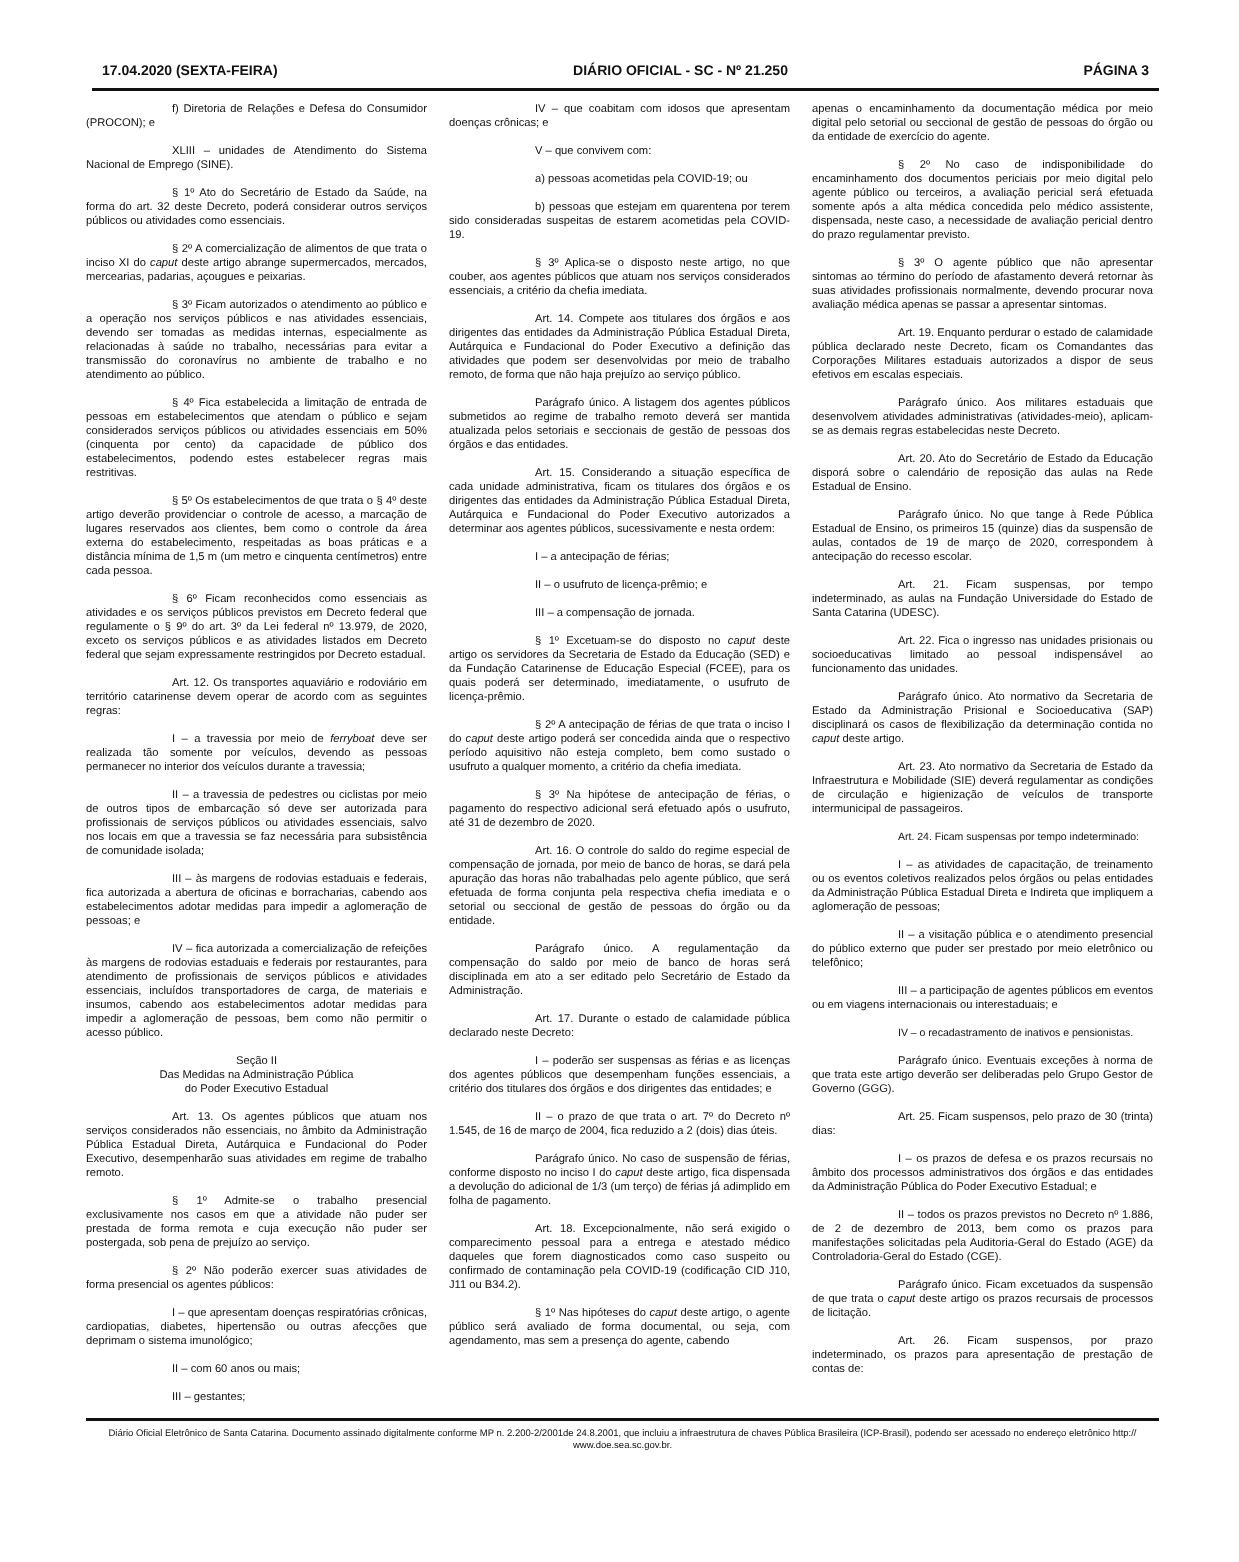17.04.2020 (SEXTA-FEIRA) DIÁRIO OFICIAL - SC - Nº 21.250 PÁGINA 3
f) Diretoria de Relações e Defesa do Consumidor (PROCON); e
XLIII – unidades de Atendimento do Sistema Nacional de Emprego (SINE).
§ 1º Ato do Secretário de Estado da Saúde, na forma do art. 32 deste Decreto, poderá considerar outros serviços públicos ou atividades como essenciais.
§ 2º A comercialização de alimentos de que trata o inciso XI do caput deste artigo abrange supermercados, mercados, mercearias, padarias, açougues e peixarias.
§ 3º Ficam autorizados o atendimento ao público e a operação nos serviços públicos e nas atividades essenciais, devendo ser tomadas as medidas internas, especialmente as relacionadas à saúde no trabalho, necessárias para evitar a transmissão do coronavírus no ambiente de trabalho e no atendimento ao público.
§ 4º Fica estabelecida a limitação de entrada de pessoas em estabelecimentos que atendam o público e sejam considerados serviços públicos ou atividades essenciais em 50% (cinquenta por cento) da capacidade de público dos estabelecimentos, podendo estes estabelecer regras mais restritivas.
§ 5º Os estabelecimentos de que trata o § 4º deste artigo deverão providenciar o controle de acesso, a marcação de lugares reservados aos clientes, bem como o controle da área externa do estabelecimento, respeitadas as boas práticas e a distância mínima de 1,5 m (um metro e cinquenta centímetros) entre cada pessoa.
§ 6º Ficam reconhecidos como essenciais as atividades e os serviços públicos previstos em Decreto federal que regulamente o § 9º do art. 3º da Lei federal nº 13.979, de 2020, exceto os serviços públicos e as atividades listados em Decreto federal que sejam expressamente restringidos por Decreto estadual.
Art. 12. Os transportes aquaviário e rodoviário em território catarinense devem operar de acordo com as seguintes regras:
I – a travessia por meio de ferryboat deve ser realizada tão somente por veículos, devendo as pessoas permanecer no interior dos veículos durante a travessia;
II – a travessia de pedestres ou ciclistas por meio de outros tipos de embarcação só deve ser autorizada para profissionais de serviços públicos ou atividades essenciais, salvo nos locais em que a travessia se faz necessária para subsistência de comunidade isolada;
III – às margens de rodovias estaduais e federais, fica autorizada a abertura de oficinas e borracharias, cabendo aos estabelecimentos adotar medidas para impedir a aglomeração de pessoas; e
IV – fica autorizada a comercialização de refeições às margens de rodovias estaduais e federais por restaurantes, para atendimento de profissionais de serviços públicos e atividades essenciais, incluídos transportadores de carga, de materiais e insumos, cabendo aos estabelecimentos adotar medidas para impedir a aglomeração de pessoas, bem como não permitir o acesso público.
Seção II
Das Medidas na Administração Pública
do Poder Executivo Estadual
Art. 13. Os agentes públicos que atuam nos serviços considerados não essenciais, no âmbito da Administração Pública Estadual Direta, Autárquica e Fundacional do Poder Executivo, desempenharão suas atividades em regime de trabalho remoto.
§ 1º Admite-se o trabalho presencial exclusivamente nos casos em que a atividade não puder ser prestada de forma remota e cuja execução não puder ser postergada, sob pena de prejuízo ao serviço.
§ 2º Não poderão exercer suas atividades de forma presencial os agentes públicos:
I – que apresentam doenças respiratórias crônicas, cardiopatias, diabetes, hipertensão ou outras afecções que deprimam o sistema imunológico;
II – com 60 anos ou mais;
III – gestantes;
IV – que coabitam com idosos que apresentam doenças crônicas; e
V – que convivem com:
a) pessoas acometidas pela COVID-19; ou
b) pessoas que estejam em quarentena por terem sido consideradas suspeitas de estarem acometidas pela COVID-19.
§ 3º Aplica-se o disposto neste artigo, no que couber, aos agentes públicos que atuam nos serviços considerados essenciais, a critério da chefia imediata.
Art. 14. Compete aos titulares dos órgãos e aos dirigentes das entidades da Administração Pública Estadual Direta, Autárquica e Fundacional do Poder Executivo a definição das atividades que podem ser desenvolvidas por meio de trabalho remoto, de forma que não haja prejuízo ao serviço público.
Parágrafo único. A listagem dos agentes públicos submetidos ao regime de trabalho remoto deverá ser mantida atualizada pelos setoriais e seccionais de gestão de pessoas dos órgãos e das entidades.
Art. 15. Considerando a situação específica de cada unidade administrativa, ficam os titulares dos órgãos e os dirigentes das entidades da Administração Pública Estadual Direta, Autárquica e Fundacional do Poder Executivo autorizados a determinar aos agentes públicos, sucessivamente e nesta ordem:
I – a antecipação de férias;
II – o usufruto de licença-prêmio; e
III – a compensação de jornada.
§ 1º Excetuam-se do disposto no caput deste artigo os servidores da Secretaria de Estado da Educação (SED) e da Fundação Catarinense de Educação Especial (FCEE), para os quais poderá ser determinado, imediatamente, o usufruto de licença-prêmio.
§ 2º A antecipação de férias de que trata o inciso I do caput deste artigo poderá ser concedida ainda que o respectivo período aquisitivo não esteja completo, bem como sustado o usufruto a qualquer momento, a critério da chefia imediata.
§ 3º Na hipótese de antecipação de férias, o pagamento do respectivo adicional será efetuado após o usufruto, até 31 de dezembro de 2020.
Art. 16. O controle do saldo do regime especial de compensação de jornada, por meio de banco de horas, se dará pela apuração das horas não trabalhadas pelo agente público, que será efetuada de forma conjunta pela respectiva chefia imediata e o setorial ou seccional de gestão de pessoas do órgão ou da entidade.
Parágrafo único. A regulamentação da compensação do saldo por meio de banco de horas será disciplinada em ato a ser editado pelo Secretário de Estado da Administração.
Art. 17. Durante o estado de calamidade pública declarado neste Decreto:
I – poderão ser suspensas as férias e as licenças dos agentes públicos que desempenham funções essenciais, a critério dos titulares dos órgãos e dos dirigentes das entidades; e
II – o prazo de que trata o art. 7º do Decreto nº 1.545, de 16 de março de 2004, fica reduzido a 2 (dois) dias úteis.
Parágrafo único. No caso de suspensão de férias, conforme disposto no inciso I do caput deste artigo, fica dispensada a devolução do adicional de 1/3 (um terço) de férias já adimplido em folha de pagamento.
Art. 18. Excepcionalmente, não será exigido o comparecimento pessoal para a entrega e atestado médico daqueles que forem diagnosticados como caso suspeito ou confirmado de contaminação pela COVID-19 (codificação CID J10, J11 ou B34.2).
§ 1º Nas hipóteses do caput deste artigo, o agente público será avaliado de forma documental, ou seja, com agendamento, mas sem a presença do agente, cabendo
apenas o encaminhamento da documentação médica por meio digital pelo setorial ou seccional de gestão de pessoas do órgão ou da entidade de exercício do agente.
§ 2º No caso de indisponibilidade do encaminhamento dos documentos periciais por meio digital pelo agente público ou terceiros, a avaliação pericial será efetuada somente após a alta médica concedida pelo médico assistente, dispensada, neste caso, a necessidade de avaliação pericial dentro do prazo regulamentar previsto.
§ 3º O agente público que não apresentar sintomas ao término do período de afastamento deverá retornar às suas atividades profissionais normalmente, devendo procurar nova avaliação médica apenas se passar a apresentar sintomas.
Art. 19. Enquanto perdurar o estado de calamidade pública declarado neste Decreto, ficam os Comandantes das Corporações Militares estaduais autorizados a dispor de seus efetivos em escalas especiais.
Parágrafo único. Aos militares estaduais que desenvolvem atividades administrativas (atividades-meio), aplicam-se as demais regras estabelecidas neste Decreto.
Art. 20. Ato do Secretário de Estado da Educação disporá sobre o calendário de reposição das aulas na Rede Estadual de Ensino.
Parágrafo único. No que tange à Rede Pública Estadual de Ensino, os primeiros 15 (quinze) dias da suspensão de aulas, contados de 19 de março de 2020, correspondem à antecipação do recesso escolar.
Art. 21. Ficam suspensas, por tempo indeterminado, as aulas na Fundação Universidade do Estado de Santa Catarina (UDESC).
Art. 22. Fica o ingresso nas unidades prisionais ou socioeducativas limitado ao pessoal indispensável ao funcionamento das unidades.
Parágrafo único. Ato normativo da Secretaria de Estado da Administração Prisional e Socioeducativa (SAP) disciplinará os casos de flexibilização da determinação contida no caput deste artigo.
Art. 23. Ato normativo da Secretaria de Estado da Infraestrutura e Mobilidade (SIE) deverá regulamentar as condições de circulação e higienização de veículos de transporte intermunicipal de passageiros.
Art. 24. Ficam suspensas por tempo indeterminado:
I – as atividades de capacitação, de treinamento ou os eventos coletivos realizados pelos órgãos ou pelas entidades da Administração Pública Estadual Direta e Indireta que impliquem a aglomeração de pessoas;
II – a visitação pública e o atendimento presencial do público externo que puder ser prestado por meio eletrônico ou telefônico;
III – a participação de agentes públicos em eventos ou em viagens internacionais ou interestaduais; e
IV – o recadastramento de inativos e pensionistas.
Parágrafo único. Eventuais exceções à norma de que trata este artigo deverão ser deliberadas pelo Grupo Gestor de Governo (GGG).
Art. 25. Ficam suspensos, pelo prazo de 30 (trinta) dias:
I – os prazos de defesa e os prazos recursais no âmbito dos processos administrativos dos órgãos e das entidades da Administração Pública do Poder Executivo Estadual; e
II – todos os prazos previstos no Decreto nº 1.886, de 2 de dezembro de 2013, bem como os prazos para manifestações solicitadas pela Auditoria-Geral do Estado (AGE) da Controladoria-Geral do Estado (CGE).
Parágrafo único. Ficam excetuados da suspensão de que trata o caput deste artigo os prazos recursais de processos de licitação.
Art. 26. Ficam suspensos, por prazo indeterminado, os prazos para apresentação de prestação de contas de:
Diário Oficial Eletrônico de Santa Catarina. Documento assinado digitalmente conforme MP n. 2.200-2/2001de 24.8.2001, que incluiu a infraestrutura de chaves Pública Brasileira (ICP-Brasil), podendo ser acessado no endereço eletrônico http:// www.doe.sea.sc.gov.br.